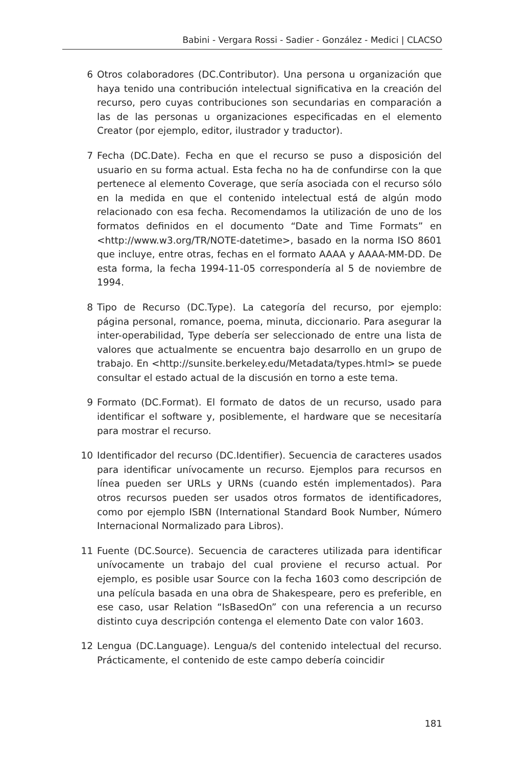Babini - Vergara Rossi - Sadier - González - Medici | CLACSO
6 Otros colaboradores (DC.Contributor). Una persona u organización que haya tenido una contribución intelectual significativa en la creación del recurso, pero cuyas contribuciones son secundarias en comparación a las de las personas u organizaciones especificadas en el elemento Creator (por ejemplo, editor, ilustrador y traductor).
7 Fecha (DC.Date). Fecha en que el recurso se puso a disposición del usuario en su forma actual. Esta fecha no ha de confundirse con la que pertenece al elemento Coverage, que sería asociada con el recurso sólo en la medida en que el contenido intelectual está de algún modo relacionado con esa fecha. Recomendamos la utilización de uno de los formatos definidos en el documento “Date and Time Formats” en <http://www.w3.org/TR/NOTE-datetime>, basado en la norma ISO 8601 que incluye, entre otras, fechas en el formato AAAA y AAAA-MM-DD. De esta forma, la fecha 1994-11-05 correspondería al 5 de noviembre de 1994.
8 Tipo de Recurso (DC.Type). La categoría del recurso, por ejemplo: página personal, romance, poema, minuta, diccionario. Para asegurar la inter-operabilidad, Type debería ser seleccionado de entre una lista de valores que actualmente se encuentra bajo desarrollo en un grupo de trabajo. En <http://sunsite.berkeley.edu/Metadata/types.html> se puede consultar el estado actual de la discusión en torno a este tema.
9 Formato (DC.Format). El formato de datos de un recurso, usado para identificar el software y, posiblemente, el hardware que se necesitaría para mostrar el recurso.
10 Identificador del recurso (DC.Identifier). Secuencia de caracteres usados para identificar unívocamente un recurso. Ejemplos para recursos en línea pueden ser URLs y URNs (cuando estén implementados). Para otros recursos pueden ser usados otros formatos de identificadores, como por ejemplo ISBN (International Standard Book Number, Número Internacional Normalizado para Libros).
11 Fuente (DC.Source). Secuencia de caracteres utilizada para identificar unívocamente un trabajo del cual proviene el recurso actual. Por ejemplo, es posible usar Source con la fecha 1603 como descripción de una película basada en una obra de Shakespeare, pero es preferible, en ese caso, usar Relation “IsBasedOn” con una referencia a un recurso distinto cuya descripción contenga el elemento Date con valor 1603.
12 Lengua (DC.Language). Lengua/s del contenido intelectual del recurso. Prácticamente, el contenido de este campo debería coincidir
181